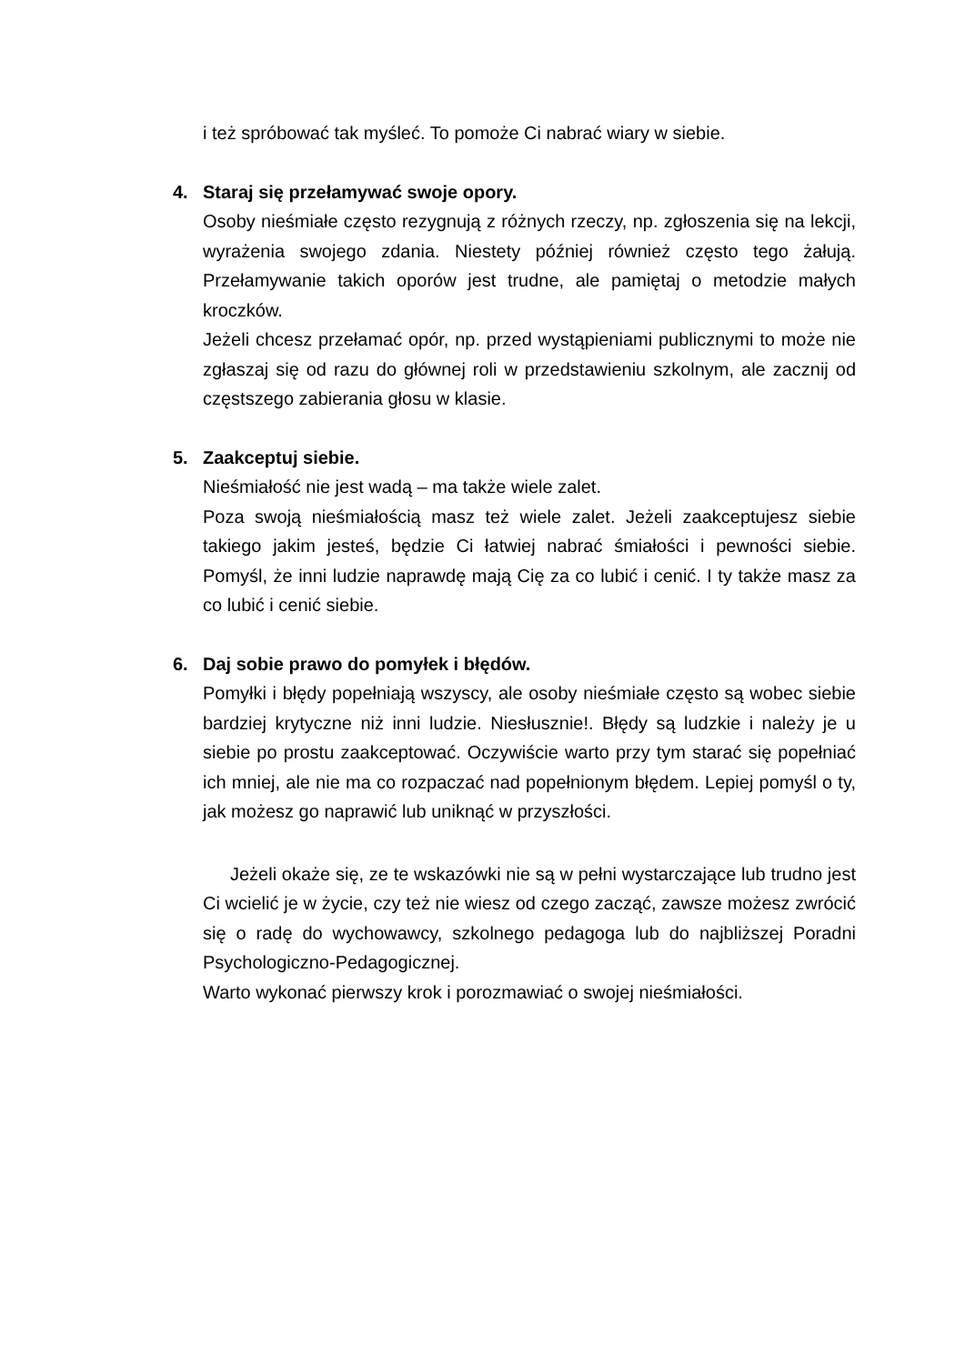i też spróbować tak myśleć. To pomoże Ci nabrać wiary w siebie.
4. Staraj się przełamywać swoje opory.
Osoby nieśmiałe często rezygnują z różnych rzeczy, np. zgłoszenia się na lekcji, wyrażenia swojego zdania. Niestety później również często tego żałują. Przełamywanie takich oporów jest trudne, ale pamiętaj o metodzie małych kroczków.
Jeżeli chcesz przełamać opór, np. przed wystąpieniami publicznymi to może nie zgłaszaj się od razu do głównej roli w przedstawieniu szkolnym, ale zacznij od częstszego zabierania głosu w klasie.
5. Zaakceptuj siebie.
Nieśmiałość nie jest wadą – ma także wiele zalet.
Poza swoją nieśmiałością masz też wiele zalet. Jeżeli zaakceptujesz siebie takiego jakim jesteś, będzie Ci łatwiej nabrać śmiałości i pewności siebie. Pomyśl, że inni ludzie naprawdę mają Cię za co lubić i cenić. I ty także masz za co lubić i cenić siebie.
6. Daj sobie prawo do pomyłek i błędów.
Pomyłki i błędy popełniają wszyscy, ale osoby nieśmiałe często są wobec siebie bardziej krytyczne niż inni ludzie. Niesłusznie!. Błędy są ludzkie i należy je u siebie po prostu zaakceptować. Oczywiście warto przy tym starać się popełniać ich mniej, ale nie ma co rozpaczać nad popełnionym błędem. Lepiej pomyśl o ty, jak możesz go naprawić lub uniknąć w przyszłości.
Jeżeli okaże się, ze te wskazówki nie są w pełni wystarczające lub trudno jest Ci wcielić je w życie, czy też nie wiesz od czego zacząć, zawsze możesz zwrócić się o radę do wychowawcy, szkolnego pedagoga lub do najbliższej Poradni Psychologiczno-Pedagogicznej.
Warto wykonać pierwszy krok i porozmawiać o swojej nieśmiałości.